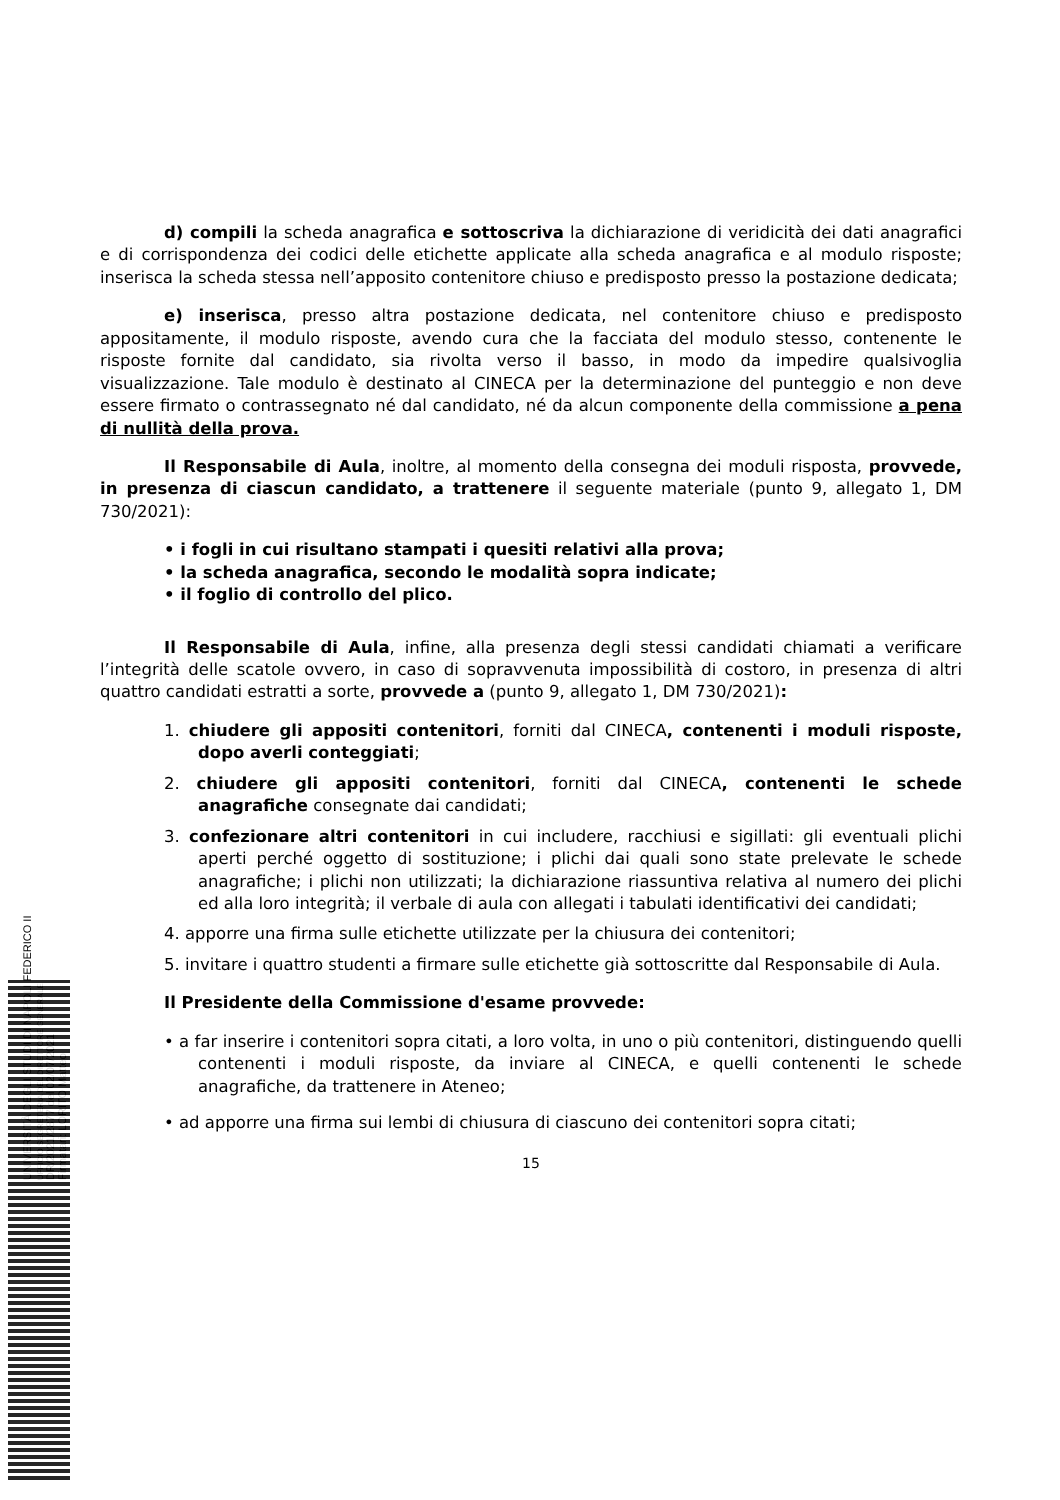d) compili la scheda anagrafica e sottoscriva la dichiarazione di veridicità dei dati anagrafici e di corrispondenza dei codici delle etichette applicate alla scheda anagrafica e al modulo risposte; inserisca la scheda stessa nell’apposito contenitore chiuso e predisposto presso la postazione dedicata;
e) inserisca, presso altra postazione dedicata, nel contenitore chiuso e predisposto appositamente, il modulo risposte, avendo cura che la facciata del modulo stesso, contenente le risposte fornite dal candidato, sia rivolta verso il basso, in modo da impedire qualsivoglia visualizzazione. Tale modulo è destinato al CINECA per la determinazione del punteggio e non deve essere firmato o contrassegnato né dal candidato, né da alcun componente della commissione a pena di nullità della prova.
Il Responsabile di Aula, inoltre, al momento della consegna dei moduli risposta, provvede, in presenza di ciascun candidato, a trattenere il seguente materiale (punto 9, allegato 1, DM 730/2021):
• i fogli in cui risultano stampati i quesiti relativi alla prova;
• la scheda anagrafica, secondo le modalità sopra indicate;
• il foglio di controllo del plico.
Il Responsabile di Aula, infine, alla presenza degli stessi candidati chiamati a verificare l’integrità delle scatole ovvero, in caso di sopravvenuta impossibilità di costoro, in presenza di altri quattro candidati estratti a sorte, provvede a (punto 9, allegato 1, DM 730/2021):
1. chiudere gli appositi contenitori, forniti dal CINECA, contenenti i moduli risposte, dopo averli conteggiati;
2. chiudere gli appositi contenitori, forniti dal CINECA, contenenti le schede anagrafiche consegnate dai candidati;
3. confezionare altri contenitori in cui includere, racchiusi e sigillati: gli eventuali plichi aperti perché oggetto di sostituzione; i plichi dai quali sono state prelevate le schede anagrafiche; i plichi non utilizzati; la dichiarazione riassuntiva relativa al numero dei plichi ed alla loro integrità; il verbale di aula con allegati i tabulati identificativi dei candidati;
4. apporre una firma sulle etichette utilizzate per la chiusura dei contenitori;
5. invitare i quattro studenti a firmare sulle etichette già sottoscritte dal Responsabile di Aula.
Il Presidente della Commissione d'esame provvede:
• a far inserire i contenitori sopra citati, a loro volta, in uno o più contenitori, distinguendo quelli contenenti i moduli risposte, da inviare al CINECA, e quelli contenenti le schede anagrafiche, da trattenere in Ateneo;
• ad apporre una firma sui lembi di chiusura di ciascuno dei contenitori sopra citati;
15
UNIVERSITÀ DEGLI STUDI DI NAPOLI FEDERICO II
UFFICIO SEGRETERIA DEL DIRETTORE GENERALE
DR/2021/2877 del 02/07/2021
Firmatari: LORITO Matteo